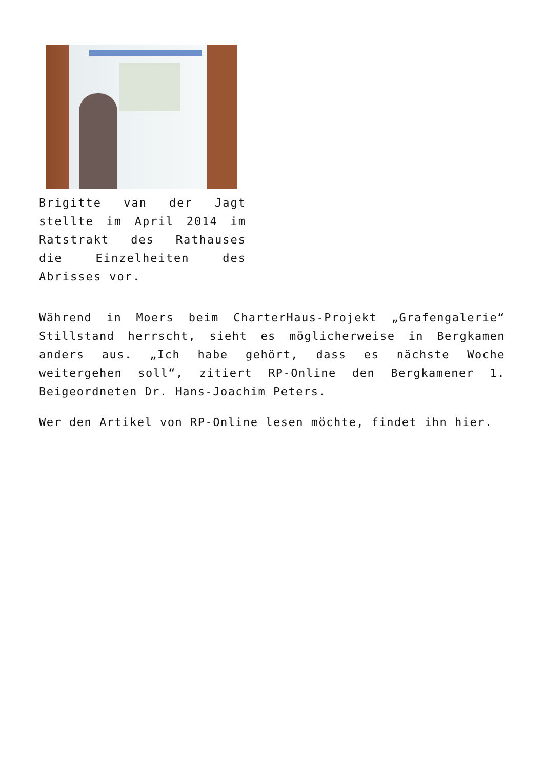Brigitte van der Jagt stellte im April 2014 im Ratstrakt des Rathauses die Einzelheiten des Abrisses vor.
Während in Moers beim CharterHaus-Projekt „Grafengalerie“ Stillstand herrscht, sieht es möglicherweise in Bergkamen anders aus. „Ich habe gehört, dass es nächste Woche weitergehen soll“, zitiert RP-Online den Bergkamener 1. Beigeordneten Dr. Hans-Joachim Peters.
Wer den Artikel von RP-Online lesen möchte, findet ihn hier.